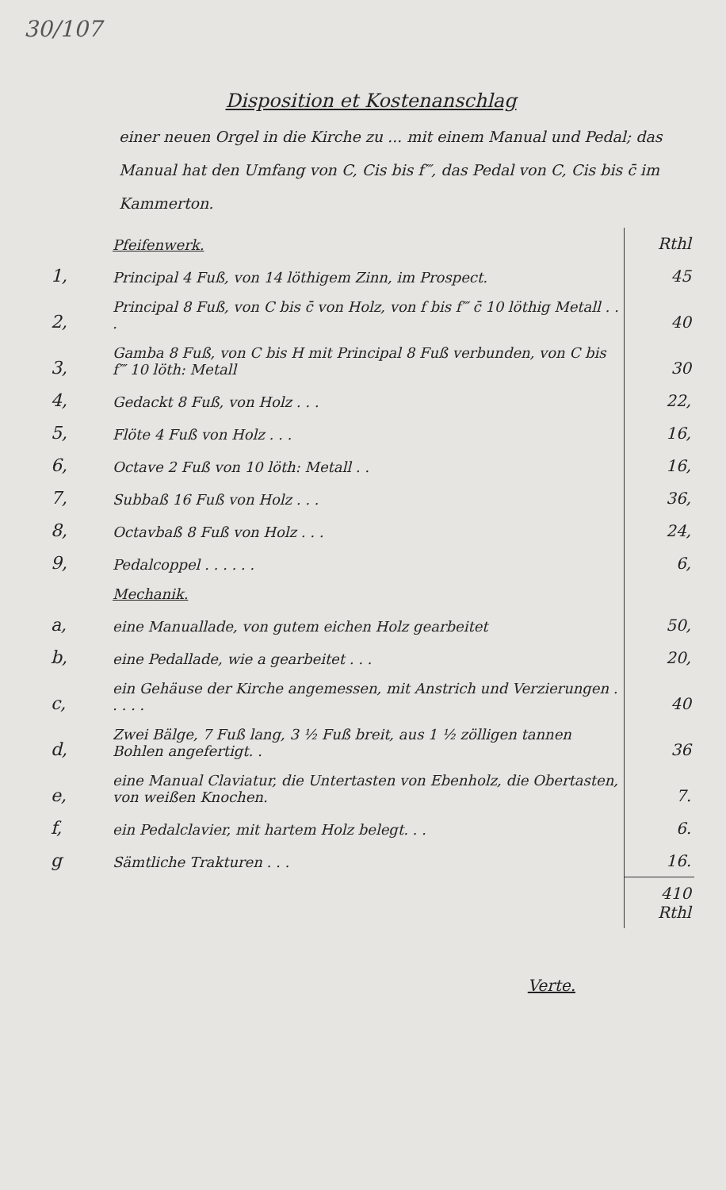30/107
Disposition et Kostenanschlag
einer neuen Orgel in die Kirche zu ... mit einem Manual und Pedal; das Manual hat den Umfang von C, Cis bis f‴, das Pedal von C, Cis bis c̄ im Kammerton.
| | Pfeifenwerk. | Rthl |
| 1, | Principal 4 Fuß, von 14 löthigem Zinn, im Prospect. | 45 |
| 2, | Principal 8 Fuß, von C bis c̄ von Holz, von f bis f‴ c̄ 10 löthig Metall . . . | 40 |
| 3, | Gamba 8 Fuß, von C bis H mit Principal 8 Fuß verbunden, von C bis f‴ 10 löth: Metall | 30 |
| 4, | Gedackt 8 Fuß, von Holz . . . | 22, |
| 5, | Flöte 4 Fuß von Holz . . . | 16, |
| 6, | Octave 2 Fuß von 10 löth: Metall . . | 16, |
| 7, | Subbaß 16 Fuß von Holz . . . | 36, |
| 8, | Octavbaß 8 Fuß von Holz . . . | 24, |
| 9, | Pedalcoppel . . . . . . | 6, |
| | Mechanik. | |
| a, | eine Manuallade, von gutem eichen Holz gearbeitet | 50, |
| b, | eine Pedallade, wie a gearbeitet . . . | 20, |
| c, | ein Gehäuse der Kirche angemessen, mit Anstrich und Verzierungen . . . . . | 40 |
| d, | Zwei Bälge, 7 Fuß lang, 3 ½ Fuß breit, aus 1 ½ zölligen tannen Bohlen angefertigt. . | 36 |
| e, | eine Manual Claviatur, die Untertasten von Ebenholz, die Obertasten, von weißen Knochen. | 7. |
| f, | ein Pedalclavier, mit hartem Holz belegt. . . | 6. |
| g | Sämtliche Trakturen . . . | 16. |
| | | 410 Rthl |
Verte.